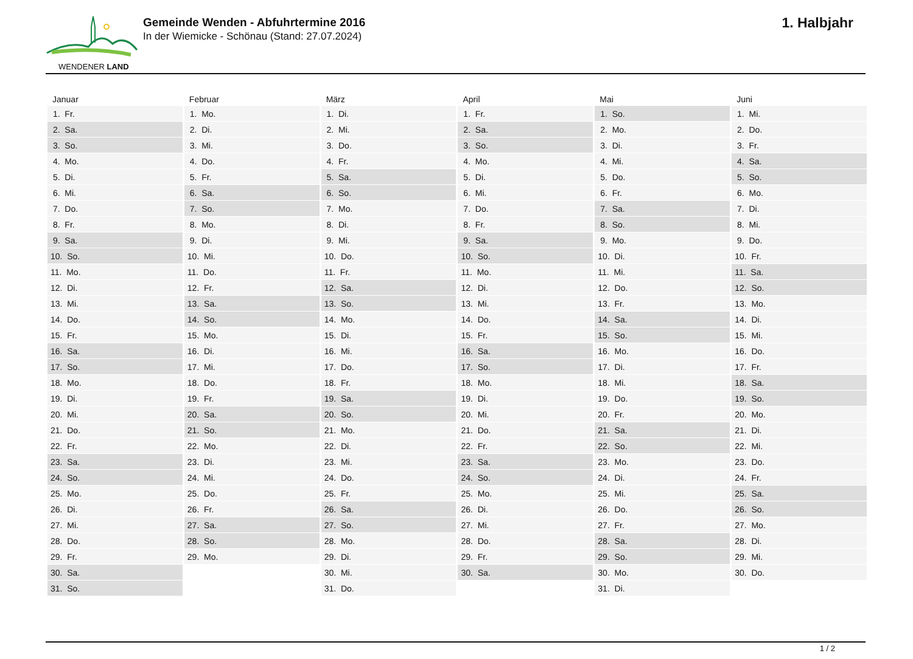WENDENER LAND
Gemeinde Wenden - Abfuhrtermine 2016
In der Wiemicke - Schönau (Stand: 27.07.2024)
1. Halbjahr
| Januar | Februar | März | April | Mai | Juni |
| --- | --- | --- | --- | --- | --- |
| 1. Fr. | 1. Mo. | 1. Di. | 1. Fr. | 1. So. | 1. Mi. |
| 2. Sa. | 2. Di. | 2. Mi. | 2. Sa. | 2. Mo. | 2. Do. |
| 3. So. | 3. Mi. | 3. Do. | 3. So. | 3. Di. | 3. Fr. |
| 4. Mo. | 4. Do. | 4. Fr. | 4. Mo. | 4. Mi. | 4. Sa. |
| 5. Di. | 5. Fr. | 5. Sa. | 5. Di. | 5. Do. | 5. So. |
| 6. Mi. | 6. Sa. | 6. So. | 6. Mi. | 6. Fr. | 6. Mo. |
| 7. Do. | 7. So. | 7. Mo. | 7. Do. | 7. Sa. | 7. Di. |
| 8. Fr. | 8. Mo. | 8. Di. | 8. Fr. | 8. So. | 8. Mi. |
| 9. Sa. | 9. Di. | 9. Mi. | 9. Sa. | 9. Mo. | 9. Do. |
| 10. So. | 10. Mi. | 10. Do. | 10. So. | 10. Di. | 10. Fr. |
| 11. Mo. | 11. Do. | 11. Fr. | 11. Mo. | 11. Mi. | 11. Sa. |
| 12. Di. | 12. Fr. | 12. Sa. | 12. Di. | 12. Do. | 12. So. |
| 13. Mi. | 13. Sa. | 13. So. | 13. Mi. | 13. Fr. | 13. Mo. |
| 14. Do. | 14. So. | 14. Mo. | 14. Do. | 14. Sa. | 14. Di. |
| 15. Fr. | 15. Mo. | 15. Di. | 15. Fr. | 15. So. | 15. Mi. |
| 16. Sa. | 16. Di. | 16. Mi. | 16. Sa. | 16. Mo. | 16. Do. |
| 17. So. | 17. Mi. | 17. Do. | 17. So. | 17. Di. | 17. Fr. |
| 18. Mo. | 18. Do. | 18. Fr. | 18. Mo. | 18. Mi. | 18. Sa. |
| 19. Di. | 19. Fr. | 19. Sa. | 19. Di. | 19. Do. | 19. So. |
| 20. Mi. | 20. Sa. | 20. So. | 20. Mi. | 20. Fr. | 20. Mo. |
| 21. Do. | 21. So. | 21. Mo. | 21. Do. | 21. Sa. | 21. Di. |
| 22. Fr. | 22. Mo. | 22. Di. | 22. Fr. | 22. So. | 22. Mi. |
| 23. Sa. | 23. Di. | 23. Mi. | 23. Sa. | 23. Mo. | 23. Do. |
| 24. So. | 24. Mi. | 24. Do. | 24. So. | 24. Di. | 24. Fr. |
| 25. Mo. | 25. Do. | 25. Fr. | 25. Mo. | 25. Mi. | 25. Sa. |
| 26. Di. | 26. Fr. | 26. Sa. | 26. Di. | 26. Do. | 26. So. |
| 27. Mi. | 27. Sa. | 27. So. | 27. Mi. | 27. Fr. | 27. Mo. |
| 28. Do. | 28. So. | 28. Mo. | 28. Do. | 28. Sa. | 28. Di. |
| 29. Fr. | 29. Mo. | 29. Di. | 29. Fr. | 29. So. | 29. Mi. |
| 30. Sa. | | 30. Mi. | 30. Sa. | 30. Mo. | 30. Do. |
| 31. So. | | 31. Do. | | 31. Di. | |
1 / 2